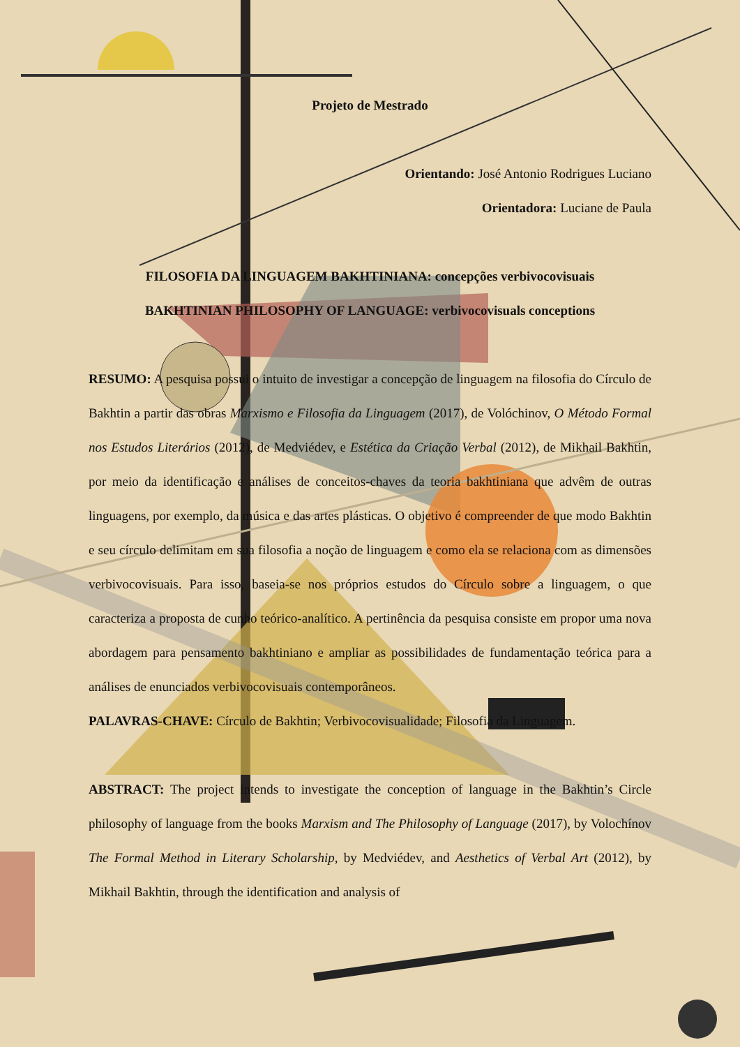Projeto de Mestrado
Orientando: José Antonio Rodrigues Luciano
Orientadora: Luciane de Paula
FILOSOFIA DA LINGUAGEM BAKHTINIANA: concepções verbivocovisuais
BAKHTINIAN PHILOSOPHY OF LANGUAGE: verbivocovisuals conceptions
RESUMO: A pesquisa possui o intuito de investigar a concepção de linguagem na filosofia do Círculo de Bakhtin a partir das obras Marxismo e Filosofia da Linguagem (2017), de Volóchinov, O Método Formal nos Estudos Literários (2012), de Medviédev, e Estética da Criação Verbal (2012), de Mikhail Bakhtin, por meio da identificação e análises de conceitos-chaves da teoria bakhtiniana que advêm de outras linguagens, por exemplo, da música e das artes plásticas. O objetivo é compreender de que modo Bakhtin e seu círculo delimitam em sua filosofia a noção de linguagem e como ela se relaciona com as dimensões verbivocovisuais. Para isso, baseia-se nos próprios estudos do Círculo sobre a linguagem, o que caracteriza a proposta de cunho teórico-analítico. A pertinência da pesquisa consiste em propor uma nova abordagem para pensamento bakhtiniano e ampliar as possibilidades de fundamentação teórica para a análises de enunciados verbivocovisuais contemporâneos.
PALAVRAS-CHAVE: Círculo de Bakhtin; Verbivocovisualidade; Filosofia da Linguagem.
ABSTRACT: The project intends to investigate the conception of language in the Bakhtin’s Circle philosophy of language from the books Marxism and The Philosophy of Language (2017), by Volochínov The Formal Method in Literary Scholarship, by Medviédev, and Aesthetics of Verbal Art (2012), by Mikhail Bakhtin, through the identification and analysis of